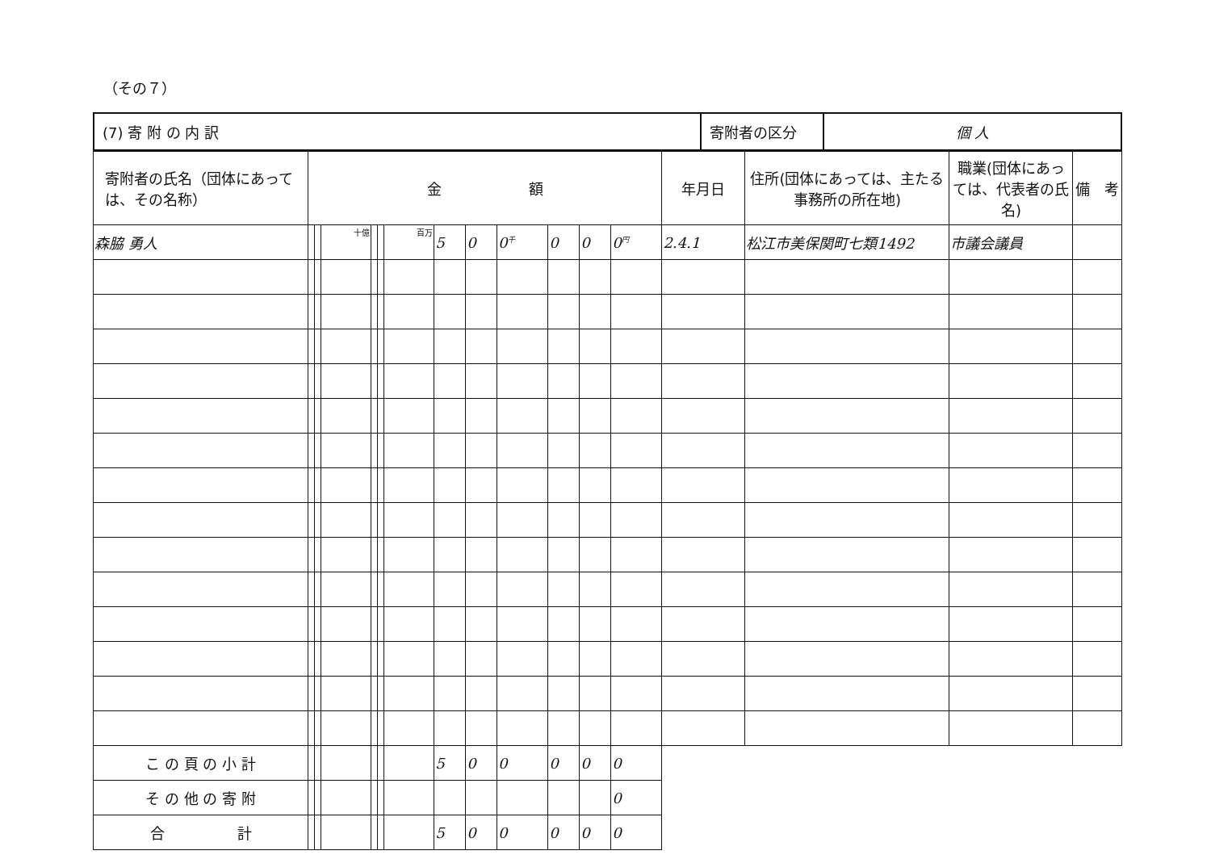（その７）
| (7) 寄 附 の 内 訳 | 寄附者の区分 | 個 人 |
| 寄附者の氏名（団体にあっては、その名称） | 金 額 | | | | | | | | | | | | 年月日 | 住所(団体にあっては、主たる事務所の所在地) | 職業(団体にあっては、代表者の氏名) | 備 考 |
| --- | --- | --- | --- | --- | --- | --- | --- | --- | --- | --- | --- | --- | --- | --- | --- | --- |
| 森脇 勇人 | | | 十億 | | | 百万 | 5 | 0 | 0<sup>千</sup> | 0 | 0 | 0<sup>円</sup> | 2.4.1 | 松江市美保関町七類1492 | 市議会議員 | |
| こ の 頁 の 小 計 | | | | | | | 5 | 0 | 0 | 0 | 0 | 0 | | | | |
| そ の 他 の 寄 附 | | | | | | | | | | | | 0 | | | | |
| 合 計 | | | | | | | 5 | 0 | 0 | 0 | 0 | 0 | | | | |